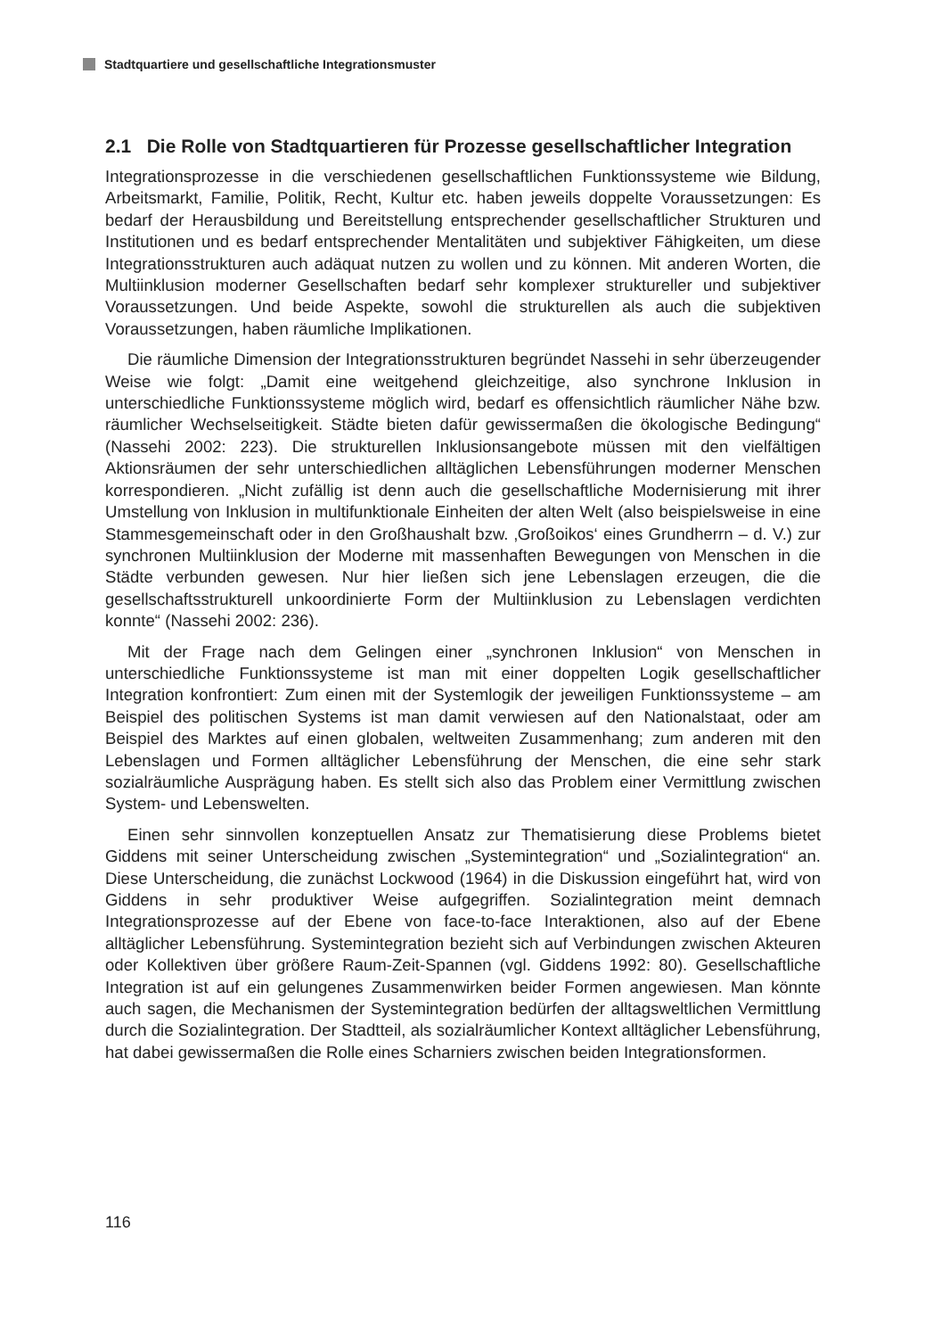Stadtquartiere und gesellschaftliche Integrationsmuster
2.1 Die Rolle von Stadtquartieren für Prozesse gesellschaftlicher Integration
Integrationsprozesse in die verschiedenen gesellschaftlichen Funktionssysteme wie Bildung, Arbeitsmarkt, Familie, Politik, Recht, Kultur etc. haben jeweils doppelte Voraussetzungen: Es bedarf der Herausbildung und Bereitstellung entsprechender gesellschaftlicher Strukturen und Institutionen und es bedarf entsprechender Mentalitäten und subjektiver Fähigkeiten, um diese Integrationsstrukturen auch adäquat nutzen zu wollen und zu können. Mit anderen Worten, die Multiinklusion moderner Gesellschaften bedarf sehr komplexer struktureller und subjektiver Voraussetzungen. Und beide Aspekte, sowohl die strukturellen als auch die subjektiven Voraussetzungen, haben räumliche Implikationen.
Die räumliche Dimension der Integrationsstrukturen begründet Nassehi in sehr überzeugender Weise wie folgt: „Damit eine weitgehend gleichzeitige, also synchrone Inklusion in unterschiedliche Funktionssysteme möglich wird, bedarf es offensichtlich räumlicher Nähe bzw. räumlicher Wechselseitigkeit. Städte bieten dafür gewissermaßen die ökologische Bedingung“ (Nassehi 2002: 223). Die strukturellen Inklusionsangebote müssen mit den vielfältigen Aktionsräumen der sehr unterschiedlichen alltäglichen Lebensführungen moderner Menschen korrespondieren. „Nicht zufällig ist denn auch die gesellschaftliche Modernisierung mit ihrer Umstellung von Inklusion in multifunktionale Einheiten der alten Welt (also beispielsweise in eine Stammesgemeinschaft oder in den Großhaushalt bzw. ‚Großoikos‘ eines Grundherrn – d. V.) zur synchronen Multiinklusion der Moderne mit massenhaften Bewegungen von Menschen in die Städte verbunden gewesen. Nur hier ließen sich jene Lebenslagen erzeugen, die die gesellschaftsstrukturell unkoordinierte Form der Multiinklusion zu Lebenslagen verdichten konnte“ (Nassehi 2002: 236).
Mit der Frage nach dem Gelingen einer „synchronen Inklusion“ von Menschen in unterschiedliche Funktionssysteme ist man mit einer doppelten Logik gesellschaftlicher Integration konfrontiert: Zum einen mit der Systemlogik der jeweiligen Funktionssysteme – am Beispiel des politischen Systems ist man damit verwiesen auf den Nationalstaat, oder am Beispiel des Marktes auf einen globalen, weltweiten Zusammenhang; zum anderen mit den Lebenslagen und Formen alltäglicher Lebensführung der Menschen, die eine sehr stark sozialräumliche Ausprägung haben. Es stellt sich also das Problem einer Vermittlung zwischen System- und Lebenswelten.
Einen sehr sinnvollen konzeptuellen Ansatz zur Thematisierung diese Problems bietet Giddens mit seiner Unterscheidung zwischen „Systemintegration“ und „Sozialintegration“ an. Diese Unterscheidung, die zunächst Lockwood (1964) in die Diskussion eingeführt hat, wird von Giddens in sehr produktiver Weise aufgegriffen. Sozialintegration meint demnach Integrationsprozesse auf der Ebene von face-to-face Interaktionen, also auf der Ebene alltäglicher Lebensführung. Systemintegration bezieht sich auf Verbindungen zwischen Akteuren oder Kollektiven über größere Raum-Zeit-Spannen (vgl. Giddens 1992: 80). Gesellschaftliche Integration ist auf ein gelungenes Zusammenwirken beider Formen angewiesen. Man könnte auch sagen, die Mechanismen der Systemintegration bedürfen der alltagsweltlichen Vermittlung durch die Sozialintegration. Der Stadtteil, als sozialräumlicher Kontext alltäglicher Lebensführung, hat dabei gewissermaßen die Rolle eines Scharniers zwischen beiden Integrationsformen.
116